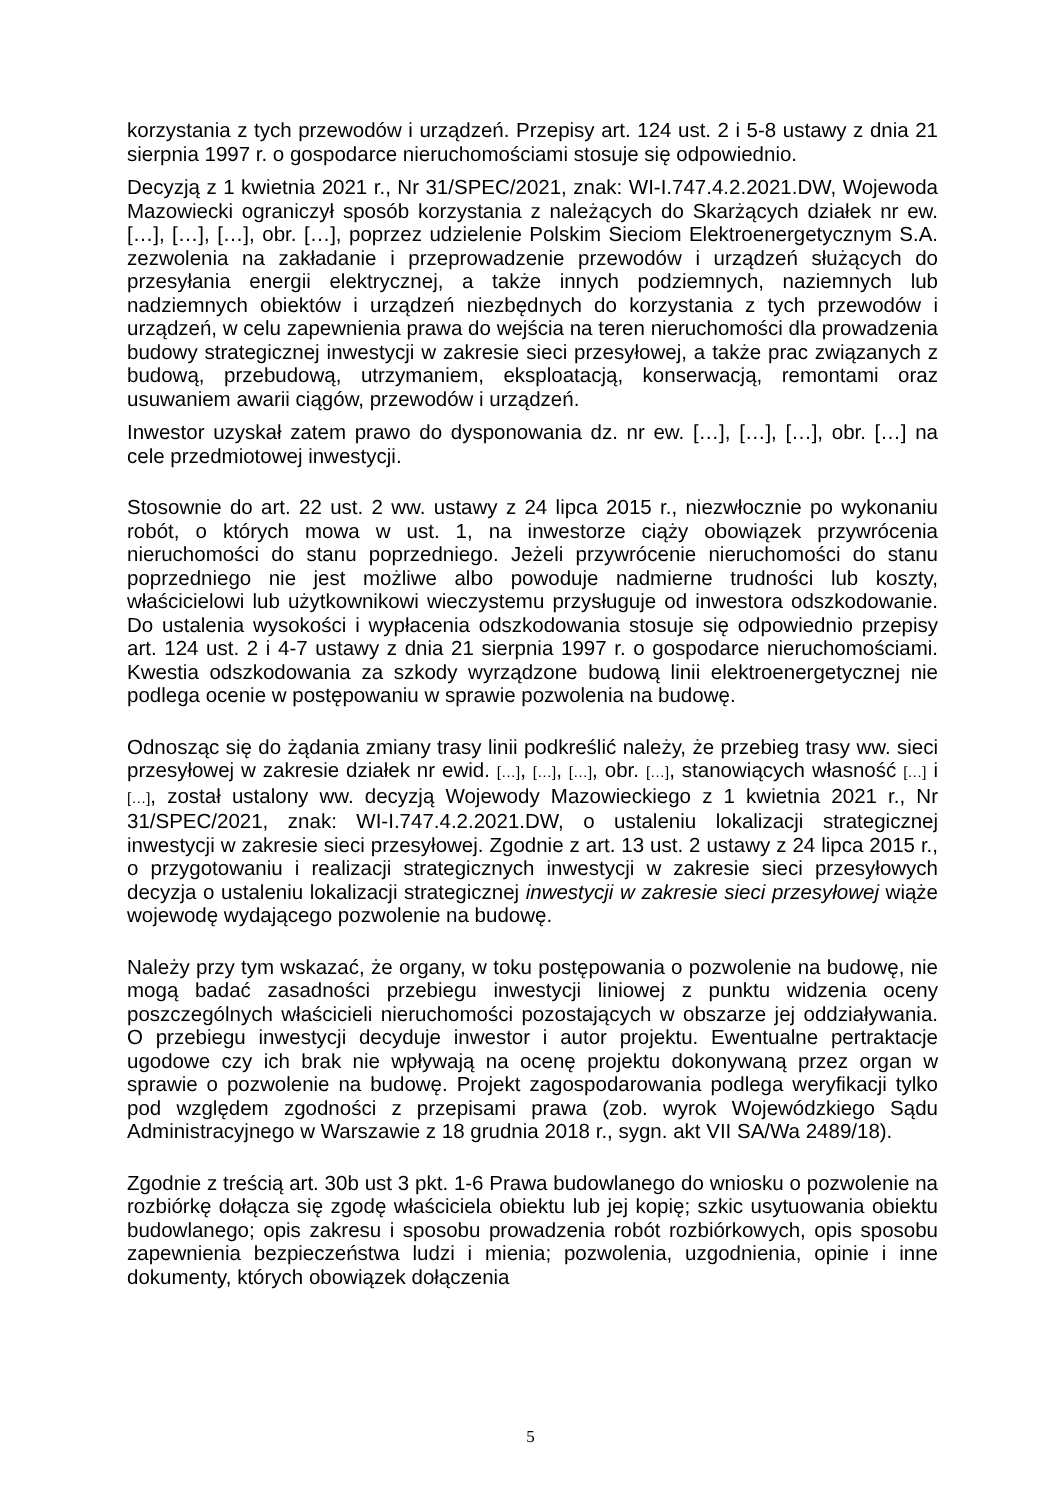korzystania z tych przewodów i urządzeń. Przepisy art. 124 ust. 2 i 5-8 ustawy z dnia 21 sierpnia 1997 r. o gospodarce nieruchomościami stosuje się odpowiednio.
Decyzją z 1 kwietnia 2021 r., Nr 31/SPEC/2021, znak: WI-I.747.4.2.2021.DW, Wojewoda Mazowiecki ograniczył sposób korzystania z należących do Skarżących działek nr ew. […], […], […], obr. […], poprzez udzielenie Polskim Sieciom Elektroenergetycznym S.A. zezwolenia na zakładanie i przeprowadzenie przewodów i urządzeń służących do przesyłania energii elektrycznej, a także innych podziemnych, naziemnych lub nadziemnych obiektów i urządzeń niezbędnych do korzystania z tych przewodów i urządzeń, w celu zapewnienia prawa do wejścia na teren nieruchomości dla prowadzenia budowy strategicznej inwestycji w zakresie sieci przesyłowej, a także prac związanych z budową, przebudową, utrzymaniem, eksploatacją, konserwacją, remontami oraz usuwaniem awarii ciągów, przewodów i urządzeń.
Inwestor uzyskał zatem prawo do dysponowania dz. nr ew. […], […], […], obr. […] na cele przedmiotowej inwestycji.
Stosownie do art. 22 ust. 2 ww. ustawy z 24 lipca 2015 r., niezwłocznie po wykonaniu robót, o których mowa w ust. 1, na inwestorze ciąży obowiązek przywrócenia nieruchomości do stanu poprzedniego. Jeżeli przywrócenie nieruchomości do stanu poprzedniego nie jest możliwe albo powoduje nadmierne trudności lub koszty, właścicielowi lub użytkownikowi wieczystemu przysługuje od inwestora odszkodowanie. Do ustalenia wysokości i wypłacenia odszkodowania stosuje się odpowiednio przepisy art. 124 ust. 2 i 4-7 ustawy z dnia 21 sierpnia 1997 r. o gospodarce nieruchomościami. Kwestia odszkodowania za szkody wyrządzone budową linii elektroenergetycznej nie podlega ocenie w postępowaniu w sprawie pozwolenia na budowę.
Odnosząc się do żądania zmiany trasy linii podkreślić należy, że przebieg trasy ww. sieci przesyłowej w zakresie działek nr ewid. […], […], […], obr. […], stanowiących własność […] i […], został ustalony ww. decyzją Wojewody Mazowieckiego z 1 kwietnia 2021 r., Nr 31/SPEC/2021, znak: WI-I.747.4.2.2021.DW, o ustaleniu lokalizacji strategicznej inwestycji w zakresie sieci przesyłowej. Zgodnie z art. 13 ust. 2 ustawy z 24 lipca 2015 r., o przygotowaniu i realizacji strategicznych inwestycji w zakresie sieci przesyłowych decyzja o ustaleniu lokalizacji strategicznej inwestycji w zakresie sieci przesyłowej wiąże wojewodę wydającego pozwolenie na budowę.
Należy przy tym wskazać, że organy, w toku postępowania o pozwolenie na budowę, nie mogą badać zasadności przebiegu inwestycji liniowej z punktu widzenia oceny poszczególnych właścicieli nieruchomości pozostających w obszarze jej oddziaływania. O przebiegu inwestycji decyduje inwestor i autor projektu. Ewentualne pertraktacje ugodowe czy ich brak nie wpływają na ocenę projektu dokonywaną przez organ w sprawie o pozwolenie na budowę. Projekt zagospodarowania podlega weryfikacji tylko pod względem zgodności z przepisami prawa (zob. wyrok Wojewódzkiego Sądu Administracyjnego w Warszawie z 18 grudnia 2018 r., sygn. akt VII SA/Wa 2489/18).
Zgodnie z treścią art. 30b ust 3 pkt. 1-6 Prawa budowlanego do wniosku o pozwolenie na rozbiórkę dołącza się zgodę właściciela obiektu lub jej kopię; szkic usytuowania obiektu budowlanego; opis zakresu i sposobu prowadzenia robót rozbiórkowych, opis sposobu zapewnienia bezpieczeństwa ludzi i mienia; pozwolenia, uzgodnienia, opinie i inne dokumenty, których obowiązek dołączenia
5